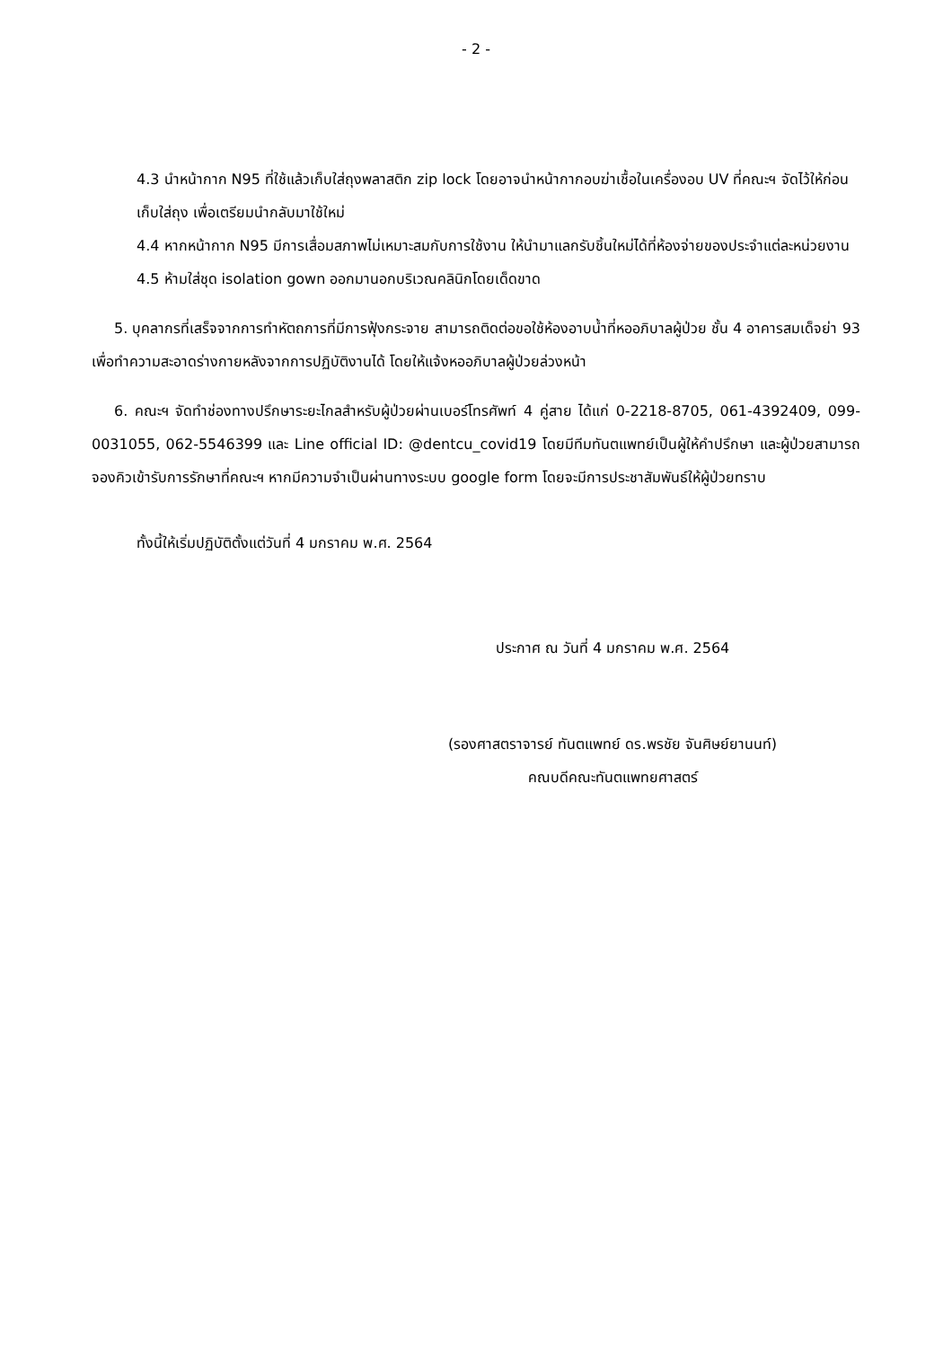- 2 -
4.3 นำหน้ากาก N95 ที่ใช้แล้วเก็บใส่ถุงพลาสติก zip lock โดยอาจนำหน้ากากอบฆ่าเชื้อในเครื่องอบ UV ที่คณะฯ จัดไว้ให้ก่อนเก็บใส่ถุง เพื่อเตรียมนำกลับมาใช้ใหม่
4.4 หากหน้ากาก N95 มีการเสื่อมสภาพไม่เหมาะสมกับการใช้งาน ให้นำมาแลกรับชิ้นใหม่ได้ที่ห้องจ่ายของประจำแต่ละหน่วยงาน
4.5 ห้ามใส่ชุด isolation gown ออกมานอกบริเวณคลินิกโดยเด็ดขาด
5. บุคลากรที่เสร็จจากการทำหัตถการที่มีการฟุ้งกระจาย สามารถติดต่อขอใช้ห้องอาบน้ำที่หออภิบาลผู้ป่วย ชั้น 4 อาคารสมเด็จย่า 93 เพื่อทำความสะอาดร่างกายหลังจากการปฏิบัติงานได้ โดยให้แจ้งหออภิบาลผู้ป่วยล่วงหน้า
6. คณะฯ จัดทำช่องทางปรึกษาระยะไกลสำหรับผู้ป่วยผ่านเบอร์โทรศัพท์ 4 คู่สาย ได้แก่ 0-2218-8705, 061-4392409, 099-0031055, 062-5546399 และ Line official ID: @dentcu_covid19 โดยมีทีมทันตแพทย์เป็นผู้ให้คำปรึกษา และผู้ป่วยสามารถจองคิวเข้ารับการรักษาที่คณะฯ หากมีความจำเป็นผ่านทางระบบ google form โดยจะมีการประชาสัมพันธ์ให้ผู้ป่วยทราบ
ทั้งนี้ให้เริ่มปฏิบัติตั้งแต่วันที่ 4 มกราคม พ.ศ. 2564
ประกาศ ณ วันที่ 4 มกราคม พ.ศ. 2564
(รองศาสตราจารย์ ทันตแพทย์ ดร.พรชัย จันศิษย์ยานนท์)
คณบดีคณะทันตแพทยศาสตร์